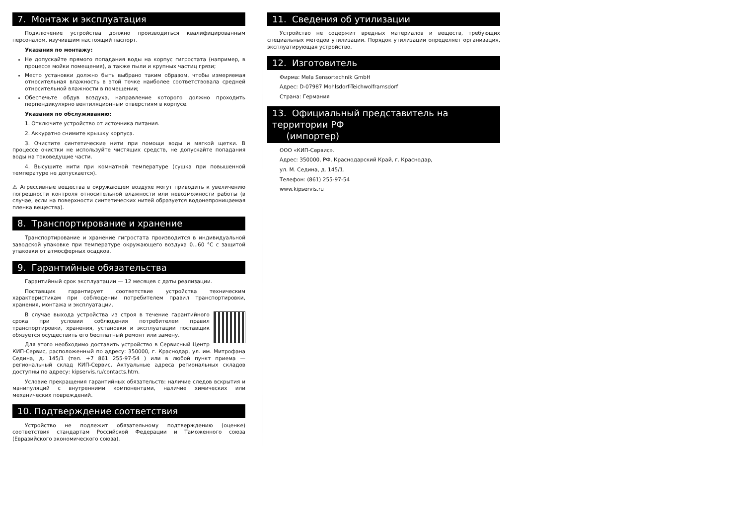7. Монтаж и эксплуатация
Подключение устройства должно производиться квалифицированным персоналом, изучившим настоящий паспорт.
Указания по монтажу:
Не допускайте прямого попадания воды на корпус гигростата (например, в процессе мойки помещения), а также пыли и крупных частиц грязи;
Место установки должно быть выбрано таким образом, чтобы измеряемая относительная влажность в этой точке наиболее соответствовала средней относительной влажности в помещении;
Обеспечьте обдув воздуха, направление которого должно проходить перпендикулярно вентиляционным отверстиям в корпусе.
Указания по обслуживанию:
1. Отключите устройство от источника питания.
2. Аккуратно снимите крышку корпуса.
3. Очистите синтетические нити при помощи воды и мягкой щетки. В процессе очистки не используйте чистящих средств, не допускайте попадания воды на токоведущие части.
4. Высушите нити при комнатной температуре (сушка при повышенной температуре не допускается).
⚠ Агрессивные вещества в окружающем воздухе могут приводить к увеличению погрешности контроля относительной влажности или невозможности работы (в случае, если на поверхности синтетических нитей образуется водонепроницаемая пленка вещества).
8. Транспортирование и хранение
Транспортирование и хранение гигростата производится в индивидуальной заводской упаковке при температуре окружающего воздуха 0...60 °С с защитой упаковки от атмосферных осадков.
9. Гарантийные обязательства
Гарантийный срок эксплуатации — 12 месяцев с даты реализации.
Поставщик гарантирует соответствие устройства техническим характеристикам при соблюдении потребителем правил транспортировки, хранения, монтажа и эксплуатации.
В случае выхода устройства из строя в течение гарантийного срока при условии соблюдения потребителем правил транспортировки, хранения, установки и эксплуатации поставщик обязуется осуществить его бесплатный ремонт или замену.
Для этого необходимо доставить устройство в Сервисный Центр КИП-Сервис, расположенный по адресу: 350000, г. Краснодар, ул. им. Митрофана Седина, д. 145/1 (тел. +7 861 255-97-54 ) или в любой пункт приема — региональный склад КИП-Сервис. Актуальные адреса региональных складов доступны по адресу: kipservis.ru/contacts.htm.
Условие прекращения гарантийных обязательств: наличие следов вскрытия и манипуляций с внутренними компонентами, наличие химических или механических повреждений.
10. Подтверждение соответствия
Устройство не подлежит обязательному подтверждению (оценке) соответствия стандартам Российской Федерации и Таможенного союза (Евразийского экономического союза).
11. Сведения об утилизации
Устройство не содержит вредных материалов и веществ, требующих специальных методов утилизации. Порядок утилизации определяет организация, эксплуатирующая устройство.
12. Изготовитель
Фирма: Mela Sensortechnik GmbH
Адрес: D-07987 Mohlsdorf-Teichwolframsdorf
Страна: Германия
13. Официальный представитель на территории РФ
(импортер)
ООО «КИП-Сервис».
Адрес: 350000, РФ, Краснодарский Край, г. Краснодар,
ул. М. Седина, д. 145/1.
Телефон: (861) 255-97-54
www.kipservis.ru